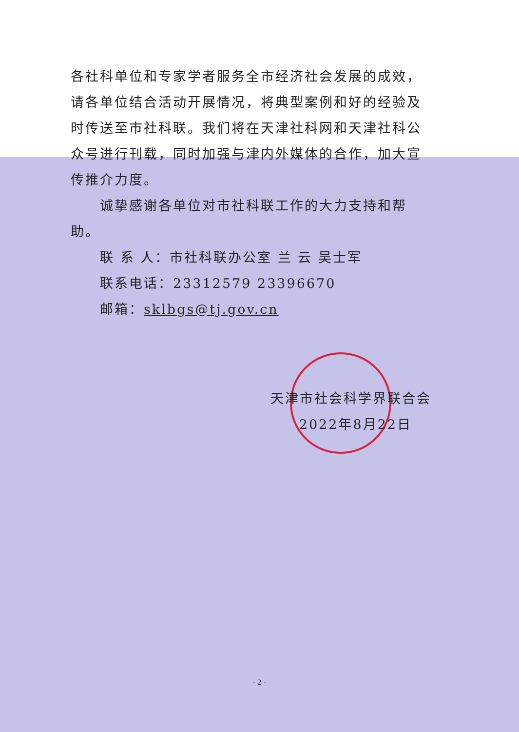各社科单位和专家学者服务全市经济社会发展的成效，请各单位结合活动开展情况，将典型案例和好的经验及时传送至市社科联。我们将在天津社科网和天津社科公众号进行刊载，同时加强与津内外媒体的合作，加大宣传推介力度。
诚挚感谢各单位对市社科联工作的大力支持和帮助。
联 系 人：市社科联办公室 兰 云 吴士军
联系电话：23312579 23396670
邮箱：sklbgs@tj.gov.cn
天津市社会科学界联合会
2022年8月22日
- 2 -